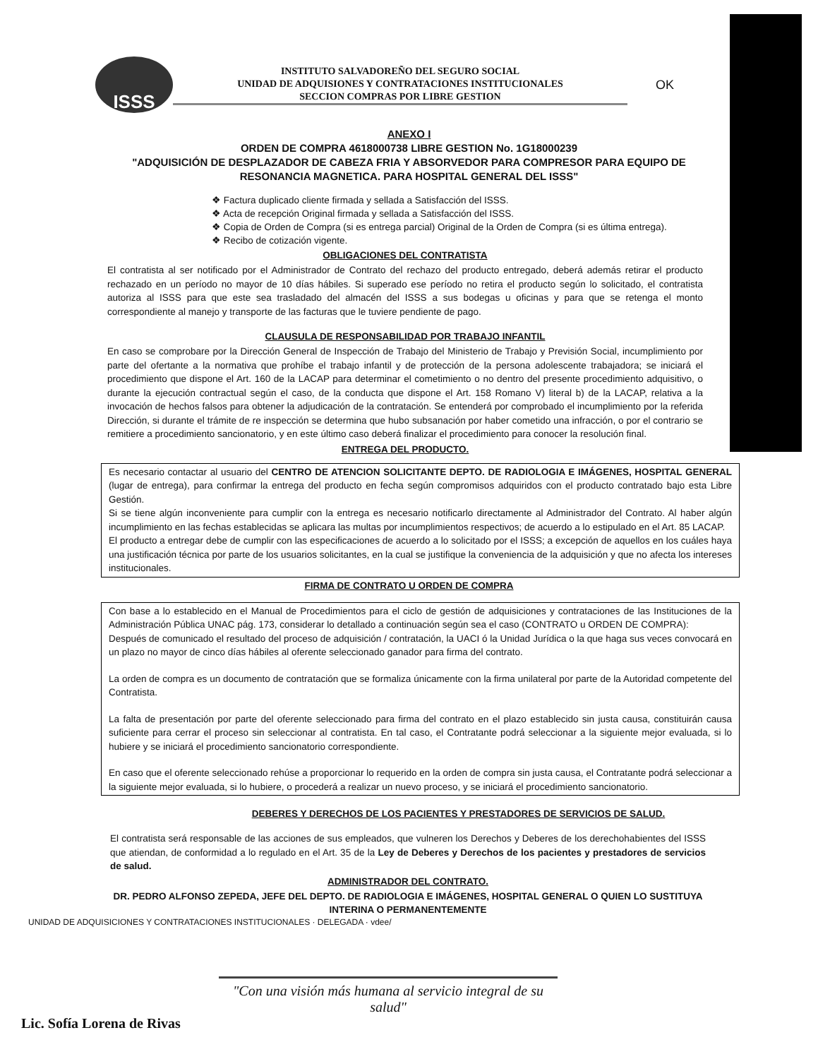ISSS
INSTITUTO SALVADOREÑO DEL SEGURO SOCIAL
UNIDAD DE ADQUISIONES Y CONTRATACIONES INSTITUCIONALES
SECCION COMPRAS POR LIBRE GESTION
OK
ANEXO I
ORDEN DE COMPRA 4618000738 LIBRE GESTION No. 1G18000239
"ADQUISICIÓN DE DESPLAZADOR DE CABEZA FRIA Y ABSORVEDOR PARA COMPRESOR PARA EQUIPO DE RESONANCIA MAGNETICA. PARA HOSPITAL GENERAL DEL ISSS"
❖ Factura duplicado cliente firmada y sellada a Satisfacción del ISSS.
❖ Acta de recepción Original firmada y sellada a Satisfacción del ISSS.
❖ Copia de Orden de Compra (si es entrega parcial) Original de la Orden de Compra (si es última entrega).
❖ Recibo de cotización vigente.
OBLIGACIONES DEL CONTRATISTA
El contratista al ser notificado por el Administrador de Contrato del rechazo del producto entregado, deberá además retirar el producto rechazado en un período no mayor de 10 días hábiles. Si superado ese período no retira el producto según lo solicitado, el contratista autoriza al ISSS para que este sea trasladado del almacén del ISSS a sus bodegas u oficinas y para que se retenga el monto correspondiente al manejo y transporte de las facturas que le tuviere pendiente de pago.
CLAUSULA DE RESPONSABILIDAD POR TRABAJO INFANTIL
En caso se comprobare por la Dirección General de Inspección de Trabajo del Ministerio de Trabajo y Previsión Social, incumplimiento por parte del ofertante a la normativa que prohíbe el trabajo infantil y de protección de la persona adolescente trabajadora; se iniciará el procedimiento que dispone el Art. 160 de la LACAP para determinar el cometimiento o no dentro del presente procedimiento adquisitivo, o durante la ejecución contractual según el caso, de la conducta que dispone el Art. 158 Romano V) literal b) de la LACAP, relativa a la invocación de hechos falsos para obtener la adjudicación de la contratación. Se entenderá por comprobado el incumplimiento por la referida Dirección, si durante el trámite de re inspección se determina que hubo subsanación por haber cometido una infracción, o por el contrario se remitiere a procedimiento sancionatorio, y en este último caso deberá finalizar el procedimiento para conocer la resolución final.
ENTREGA DEL PRODUCTO.
Es necesario contactar al usuario del CENTRO DE ATENCION SOLICITANTE DEPTO. DE RADIOLOGIA E IMÁGENES, HOSPITAL GENERAL (lugar de entrega), para confirmar la entrega del producto en fecha según compromisos adquiridos con el producto contratado bajo esta Libre Gestión.
Si se tiene algún inconveniente para cumplir con la entrega es necesario notificarlo directamente al Administrador del Contrato. Al haber algún incumplimiento en las fechas establecidas se aplicara las multas por incumplimientos respectivos; de acuerdo a lo estipulado en el Art. 85 LACAP.
El producto a entregar debe de cumplir con las especificaciones de acuerdo a lo solicitado por el ISSS; a excepción de aquellos en los cuáles haya una justificación técnica por parte de los usuarios solicitantes, en la cual se justifique la conveniencia de la adquisición y que no afecta los intereses institucionales.
FIRMA DE CONTRATO U ORDEN DE COMPRA
Con base a lo establecido en el Manual de Procedimientos para el ciclo de gestión de adquisiciones y contrataciones de las Instituciones de la Administración Pública UNAC pág. 173, considerar lo detallado a continuación según sea el caso (CONTRATO u ORDEN DE COMPRA):
Después de comunicado el resultado del proceso de adquisición / contratación, la UACI ó la Unidad Jurídica o la que haga sus veces convocará en un plazo no mayor de cinco días hábiles al oferente seleccionado ganador para firma del contrato.
La orden de compra es un documento de contratación que se formaliza únicamente con la firma unilateral por parte de la Autoridad competente del Contratista.
La falta de presentación por parte del oferente seleccionado para firma del contrato en el plazo establecido sin justa causa, constituirán causa suficiente para cerrar el proceso sin seleccionar al contratista. En tal caso, el Contratante podrá seleccionar a la siguiente mejor evaluada, si lo hubiere y se iniciará el procedimiento sancionatorio correspondiente.
En caso que el oferente seleccionado rehúse a proporcionar lo requerido en la orden de compra sin justa causa, el Contratante podrá seleccionar a la siguiente mejor evaluada, si lo hubiere, o procederá a realizar un nuevo proceso, y se iniciará el procedimiento sancionatorio.
DEBERES Y DERECHOS DE LOS PACIENTES Y PRESTADORES DE SERVICIOS DE SALUD.
El contratista será responsable de las acciones de sus empleados, que vulneren los Derechos y Deberes de los derechohabientes del ISSS que atiendan, de conformidad a lo regulado en el Art. 35 de la Ley de Deberes y Derechos de los pacientes y prestadores de servicios de salud.
ADMINISTRADOR DEL CONTRATO.
DR. PEDRO ALFONSO ZEPEDA, JEFE DEL DEPTO. DE RADIOLOGIA E IMÁGENES, HOSPITAL GENERAL O QUIEN LO SUSTITUYA INTERINA O PERMANENTEMENTE
UNIDAD DE ADQUISICIONES Y CONTRATACIONES INSTITUCIONALES · DELEGADA · vdee/
"Con una visión más humana al servicio integral de su salud"
Lic. Sofía Lorena de Rivas